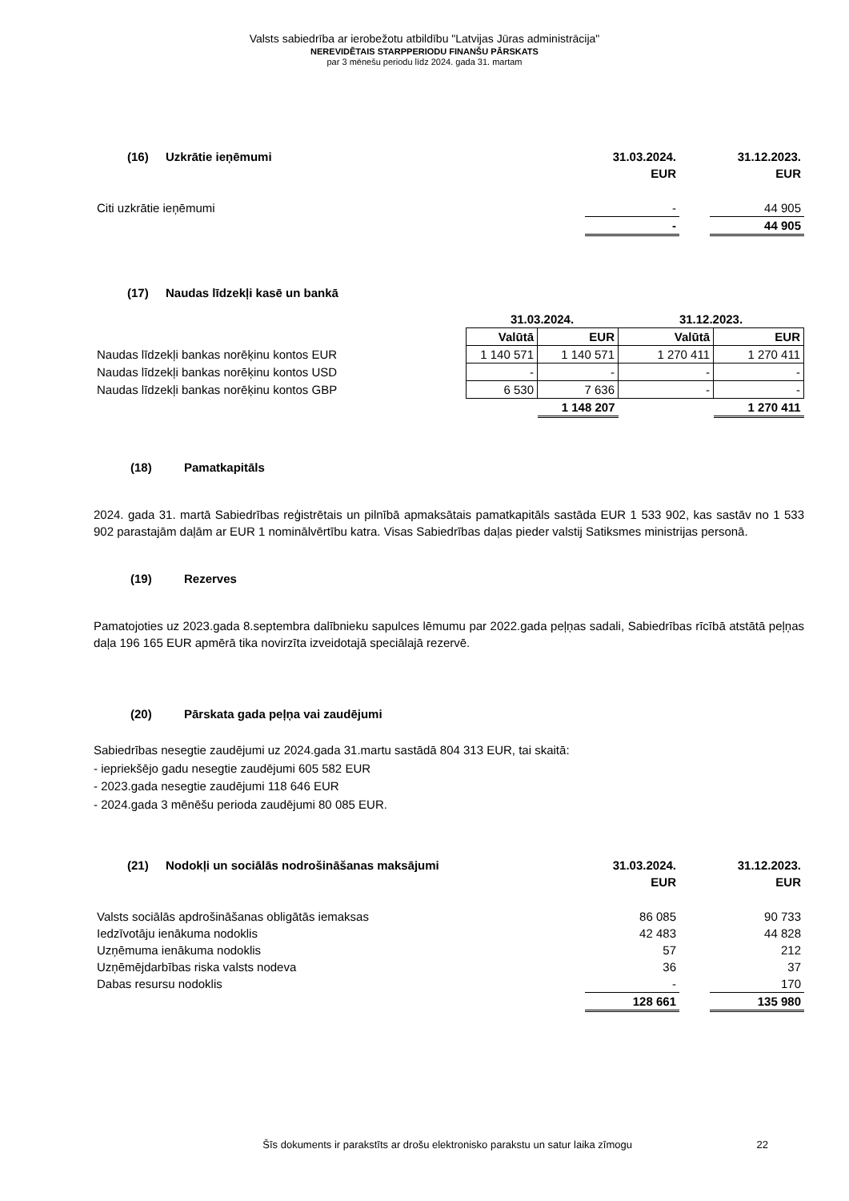Valsts sabiedrība ar ierobežotu atbildību "Latvijas Jūras administrācija"
NEREVIDĒTAIS STARPPERIODU FINANŠU PĀRSKATS
par 3 mēnešu periodu līdz 2024. gada 31. martam
| (16) | Uzkrātie ieņēmumi | 31.03.2024. | | 31.12.2023. |
| | | EUR | | EUR |
| Citi uzkrātie ieņēmumi | | - | | 44 905 |
| | | - | | 44 905 |
| (17) | Naudas līdzekļi kasē un bankā | | | | |
| | | 31.03.2024. | | 31.12.2023. | |
| | | Valūtā | EUR | Valūtā | EUR |
| Naudas līdzekļi bankas norēķinu kontos EUR | | 1 140 571 | 1 140 571 | 1 270 411 | 1 270 411 |
| Naudas līdzekļi bankas norēķinu kontos USD | | - | - | - | - |
| Naudas līdzekļi bankas norēķinu kontos GBP | | 6 530 | 7 636 | - | - |
| | | | 1 148 207 | | 1 270 411 |
(18) Pamatkapitāls
2024. gada 31. martā Sabiedrības reģistrētais un pilnībā apmaksātais pamatkapitāls sastāda EUR 1 533 902, kas sastāv no 1 533 902 parastajām daļām ar EUR 1 nominālvērtību katra. Visas Sabiedrības daļas pieder valstij Satiksmes ministrijas personā.
(19) Rezerves
Pamatojoties uz 2023.gada 8.septembra dalībnieku sapulces lēmumu par 2022.gada peļņas sadali, Sabiedrības rīcībā atstātā peļņas daļa 196 165 EUR apmērā tika novirzīta izveidotajā speciālajā rezervē.
(20) Pārskata gada peļņa vai zaudējumi
Sabiedrības nesegtie zaudējumi uz 2024.gada 31.martu sastādā 804 313 EUR, tai skaitā:
- iepriekšējo gadu nesegtie zaudējumi 605 582 EUR
- 2023.gada nesegtie zaudējumi 118 646 EUR
- 2024.gada 3 mēnēšu perioda zaudējumi 80 085 EUR.
| (21) | Nodokļi un sociālās nodrošināšanas maksājumi | 31.03.2024. | | 31.12.2023. |
| | | EUR | | EUR |
| Valsts sociālās apdrošināšanas obligātās iemaksas | | 86 085 | | 90 733 |
| Iedzīvotāju ienākuma nodoklis | | 42 483 | | 44 828 |
| Uzņēmuma ienākuma nodoklis | | 57 | | 212 |
| Uzņēmējdarbības riska valsts nodeva | | 36 | | 37 |
| Dabas resursu nodoklis | | - | | 170 |
| | | 128 661 | | 135 980 |
Šīs dokuments ir parakstīts ar drošu elektronisko parakstu un satur laika zīmogu 22